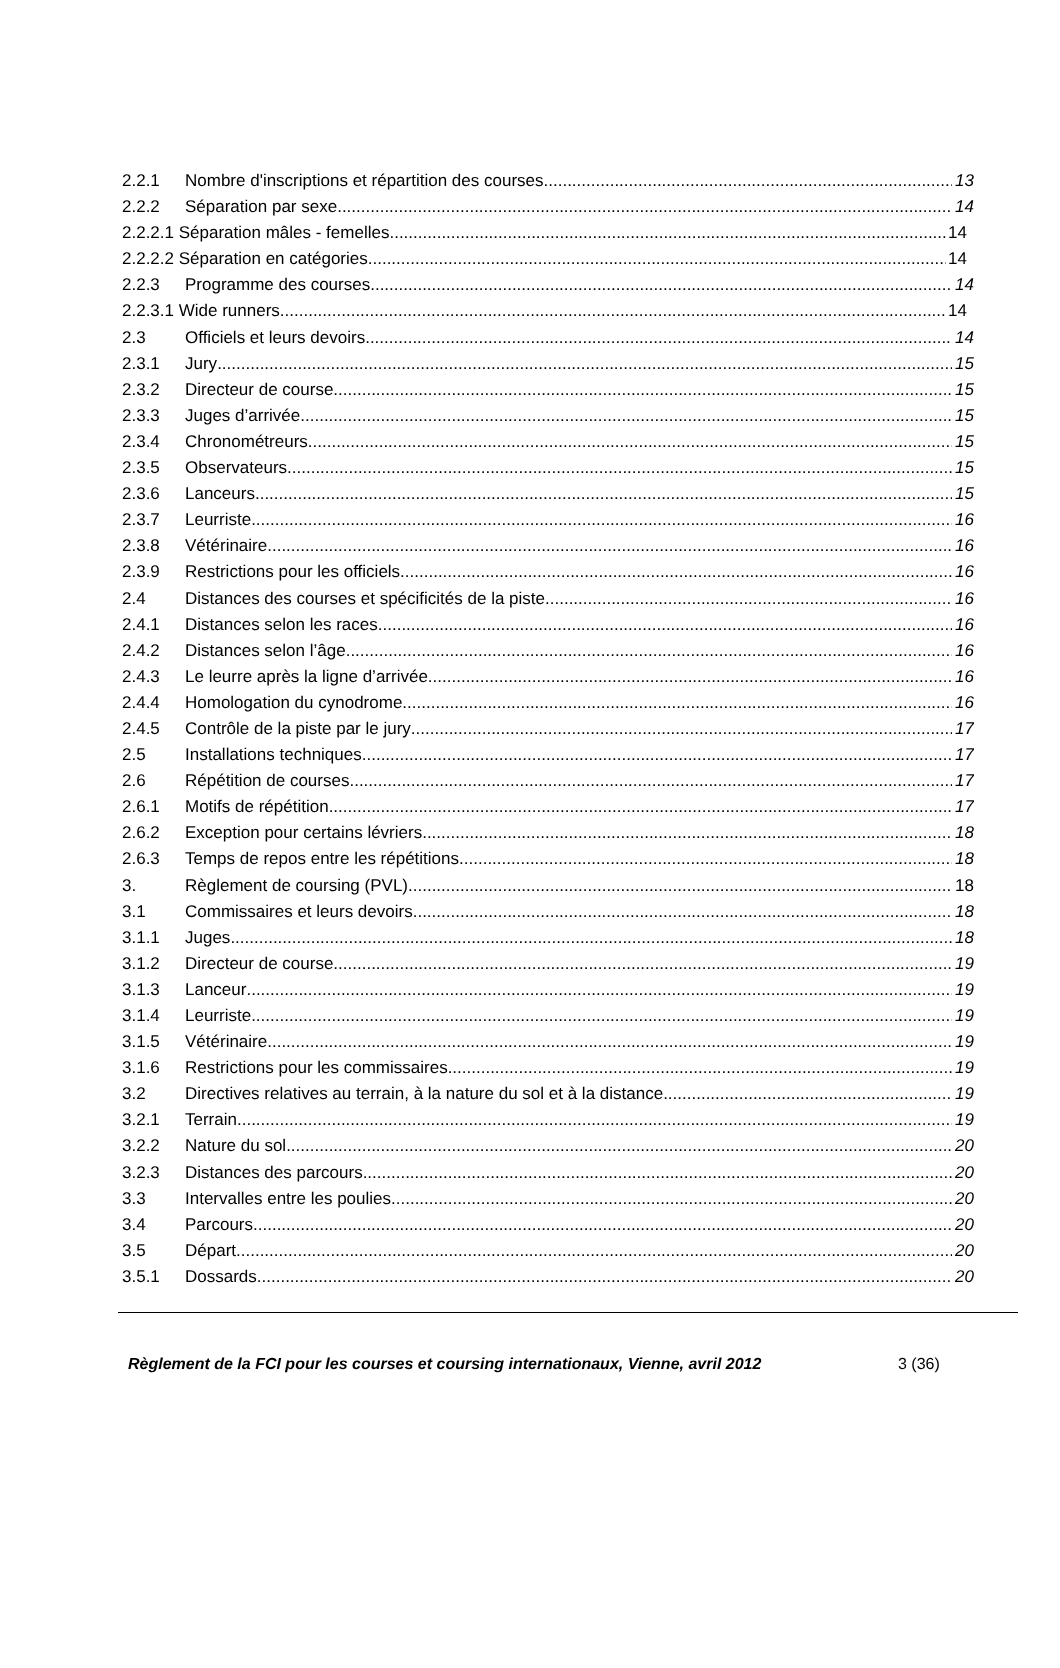2.2.1 Nombre d'inscriptions et répartition des courses 13
2.2.2 Séparation par sexe 14
2.2.2.1 Séparation mâles - femelles 14
2.2.2.2 Séparation en catégories 14
2.2.3 Programme des courses 14
2.2.3.1 Wide runners 14
2.3 Officiels et leurs devoirs 14
2.3.1 Jury 15
2.3.2 Directeur de course 15
2.3.3 Juges d’arrivée 15
2.3.4 Chronométreurs 15
2.3.5 Observateurs 15
2.3.6 Lanceurs 15
2.3.7 Leurriste 16
2.3.8 Vétérinaire 16
2.3.9 Restrictions pour les officiels 16
2.4 Distances des courses et spécificités de la piste 16
2.4.1 Distances selon les races 16
2.4.2 Distances selon l’âge 16
2.4.3 Le leurre après la ligne d’arrivée 16
2.4.4 Homologation du cynodrome 16
2.4.5 Contrôle de la piste par le jury 17
2.5 Installations techniques 17
2.6 Répétition de courses 17
2.6.1 Motifs de répétition 17
2.6.2 Exception pour certains lévriers 18
2.6.3 Temps de repos entre les répétitions 18
3. Règlement de coursing (PVL) 18
3.1 Commissaires et leurs devoirs 18
3.1.1 Juges 18
3.1.2 Directeur de course 19
3.1.3 Lanceur 19
3.1.4 Leurriste 19
3.1.5 Vétérinaire 19
3.1.6 Restrictions pour les commissaires 19
3.2 Directives relatives au terrain, à la nature du sol et à la distance 19
3.2.1 Terrain 19
3.2.2 Nature du sol 20
3.2.3 Distances des parcours 20
3.3 Intervalles entre les poulies 20
3.4 Parcours 20
3.5 Départ 20
3.5.1 Dossards 20
Règlement de la FCI pour les courses et coursing internationaux, Vienne, avril 2012 3 (36)